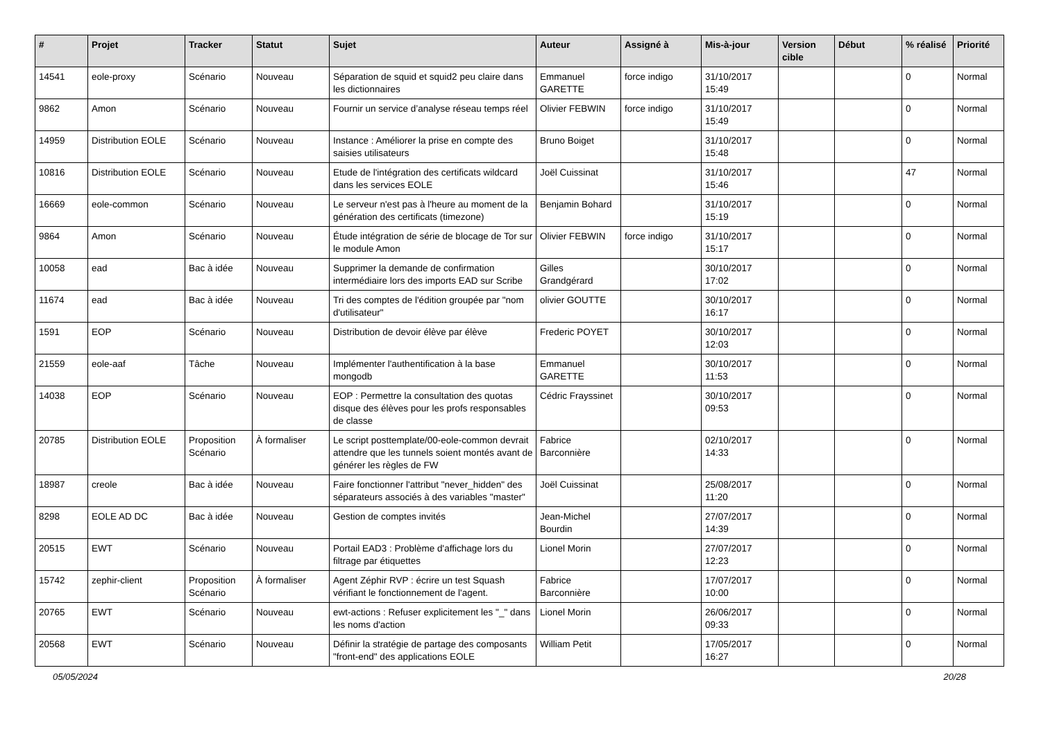| # | Projet | Tracker | Statut | Sujet | Auteur | Assigné à | Mis-à-jour | Version cible | Début | % réalisé | Priorité |
| --- | --- | --- | --- | --- | --- | --- | --- | --- | --- | --- | --- |
| 14541 | eole-proxy | Scénario | Nouveau | Séparation de squid et squid2 peu claire dans les dictionnaires | Emmanuel GARETTE | force indigo | 31/10/2017 15:49 | | | 0 | Normal |
| 9862 | Amon | Scénario | Nouveau | Fournir un service d’analyse réseau temps réel | Olivier FEBWIN | force indigo | 31/10/2017 15:49 | | | 0 | Normal |
| 14959 | Distribution EOLE | Scénario | Nouveau | Instance : Améliorer la prise en compte des saisies utilisateurs | Bruno Boiget | | 31/10/2017 15:48 | | | 0 | Normal |
| 10816 | Distribution EOLE | Scénario | Nouveau | Etude de l'intégration des certificats wildcard dans les services EOLE | Joël Cuissinat | | 31/10/2017 15:46 | | | 47 | Normal |
| 16669 | eole-common | Scénario | Nouveau | Le serveur n'est pas à l'heure au moment de la génération des certificats (timezone) | Benjamin Bohard | | 31/10/2017 15:19 | | | 0 | Normal |
| 9864 | Amon | Scénario | Nouveau | Étude intégration de série de blocage de Tor sur le module Amon | Olivier FEBWIN | force indigo | 31/10/2017 15:17 | | | 0 | Normal |
| 10058 | ead | Bac à idée | Nouveau | Supprimer la demande de confirmation intermédiaire lors des imports EAD sur Scribe | Gilles Grandgérard | | 30/10/2017 17:02 | | | 0 | Normal |
| 11674 | ead | Bac à idée | Nouveau | Tri des comptes de l'édition groupée par "nom d'utilisateur" | olivier GOUTTE | | 30/10/2017 16:17 | | | 0 | Normal |
| 1591 | EOP | Scénario | Nouveau | Distribution de devoir élève par élève | Frederic POYET | | 30/10/2017 12:03 | | | 0 | Normal |
| 21559 | eole-aaf | Tâche | Nouveau | Implémenter l'authentification à la base mongodb | Emmanuel GARETTE | | 30/10/2017 11:53 | | | 0 | Normal |
| 14038 | EOP | Scénario | Nouveau | EOP : Permettre la consultation des quotas disque des élèves pour les profs responsables de classe | Cédric Frayssinet | | 30/10/2017 09:53 | | | 0 | Normal |
| 20785 | Distribution EOLE | Proposition Scénario | À formaliser | Le script posttemplate/00-eole-common devrait attendre que les tunnels soient montés avant de générer les règles de FW | Fabrice Barconnière | | 02/10/2017 14:33 | | | 0 | Normal |
| 18987 | creole | Bac à idée | Nouveau | Faire fonctionner l'attribut "never_hidden" des séparateurs associés à des variables "master" | Joël Cuissinat | | 25/08/2017 11:20 | | | 0 | Normal |
| 8298 | EOLE AD DC | Bac à idée | Nouveau | Gestion de comptes invités | Jean-Michel Bourdin | | 27/07/2017 14:39 | | | 0 | Normal |
| 20515 | EWT | Scénario | Nouveau | Portail EAD3 : Problème d'affichage lors du filtrage par étiquettes | Lionel Morin | | 27/07/2017 12:23 | | | 0 | Normal |
| 15742 | zephir-client | Proposition Scénario | À formaliser | Agent Zéphir RVP : écrire un test Squash vérifiant le fonctionnement de l'agent. | Fabrice Barconnière | | 17/07/2017 10:00 | | | 0 | Normal |
| 20765 | EWT | Scénario | Nouveau | ewt-actions : Refuser explicitement les "_" dans les noms d'action | Lionel Morin | | 26/06/2017 09:33 | | | 0 | Normal |
| 20568 | EWT | Scénario | Nouveau | Définir la stratégie de partage des composants "front-end" des applications EOLE | William Petit | | 17/05/2017 16:27 | | | 0 | Normal |
05/05/2024 20/28